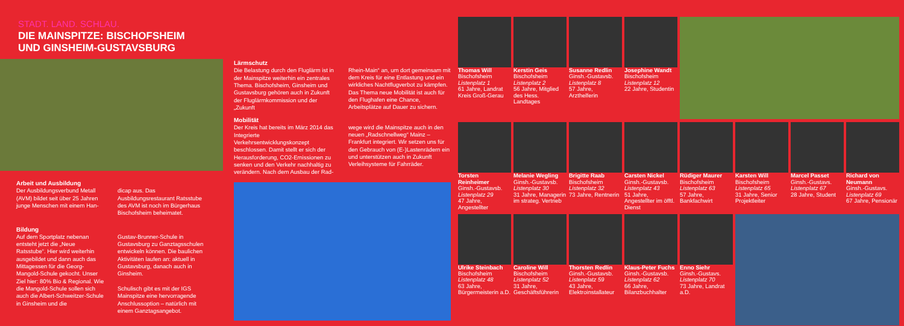STADT. LAND. SCHLAU.
DIE MAINSPITZE: BISCHOFSHEIM
UND GINSHEIM-GUSTAVSBURG
Arbeit und Ausbildung
Der Ausbildungsverbund Metall (AVM) bildet seit über 25 Jahren junge Menschen mit einem Han-
dicap aus. Das Ausbildungsrestaurant Ratsstube des AVM ist noch im Bürgerhaus Bischofsheim beheimatet.
Bildung
Auf dem Sportplatz nebenan entsteht jetzt die „Neue Ratsstube“. Hier wird weiterhin ausgebildet und dann auch das Mittagessen für die Georg-Mangold-Schule gekocht. Unser Ziel hier: 80% Bio & Regional. Wie die Mangold-Schule sollen sich auch die Albert-Schweitzer-Schule in Ginsheim und die
Gustav-Brunner-Schule in Gustavsburg zu Ganztagsschulen entwickeln können. Die baulichen Aktivitäten laufen an: aktuell in Gustavsburg, danach auch in Ginsheim.
Schulisch gibt es mit der IGS Mainspitze eine hervorragende Anschlussoption – natürlich mit einem Ganztagsangebot.
Lärmschutz
Die Belastung durch den Fluglärm ist in der Mainspitze weiterhin ein zentrales Thema. Bischofsheim, Ginsheim und Gustavsburg gehören auch in Zukunft der Fluglärmkommission und der „Zukunft
Rhein-Main“ an, um dort gemeinsam mit dem Kreis für eine Entlastung und ein wirkliches Nachtflugverbot zu kämpfen. Das Thema neue Mobilität ist auch für den Flughafen eine Chance, Arbeitsplätze auf Dauer zu sichern.
Mobilität
Der Kreis hat bereits im März 2014 das Integrierte Verkehrsentwicklungskonzept beschlossen. Damit stellt er sich der Herausforderung, CO2-Emissionen zu senken und den Verkehr nachhaltig zu verändern. Nach dem Ausbau der Rad-
wege wird die Mainspitze auch in den neuen „Radschnellweg“ Mainz – Frankfurt integriert. Wir setzen uns für den Gebrauch von (E-)Lastenrädern ein und unterstützen auch in Zukunft Verleihsysteme für Fahrräder.
Thomas Will
Bischofsheim
Listenplatz 1
61 Jahre, Landrat Kreis Groß-Gerau
Kerstin Geis
Bischofsheim
Listenplatz 2
56 Jahre, Mitglied des Hess. Landtages
Susanne Redlin
Ginsh.-Gustavsb.
Listenplatz 8
57 Jahre, Arzthelferin
Josephine Wandt
Bischofsheim
Listenplatz 12
22 Jahre, Studentin
Torsten Reinheimer
Ginsh.-Gustavsb.
Listenplatz 29
47 Jahre, Angestellter
Melanie Wegling
Ginsh.-Gustavsb.
Listenplatz 30
31 Jahre, Managerin im strateg. Vertrieb
Brigitte Raab
Bischofsheim
Listenplatz 32
73 Jahre, Rentnerin
Carsten Nickel
Ginsh.-Gustavsb.
Listenplatz 43
51 Jahre, Angestellter im öfftl. Dienst
Rüdiger Maurer
Bischofsheim
Listenplatz 63
57 Jahre, Bankfachwirt
Karsten Will
Bischofsheim
Listenplatz 65
31 Jahre, Senior Projektleiter
Marcel Passet
Ginsh.-Gustavs.
Listenplatz 67
28 Jahre, Student
Richard von Neumann
Ginsh.-Gustavs.
Listenplatz 69
67 Jahre, Pensionär
Ulrike Steinbach
Bischofsheim
Listenplatz 48
63 Jahre, Bürgermeisterin a.D.
Caroline Will
Bischofsheim
Listenplatz 52
31 Jahre, Geschäftsführerin
Thorsten Redlin
Ginsh.-Gustavsb.
Listenplatz 59
43 Jahre, Elektroinstallateur
Klaus-Peter Fuchs
Ginsh.-Gustavsb.
Listenplatz 62
66 Jahre, Bilanzbuchhalter
Enno Siehr
Ginsh.-Gustavs.
Listenplatz 70
73 Jahre, Landrat a.D.